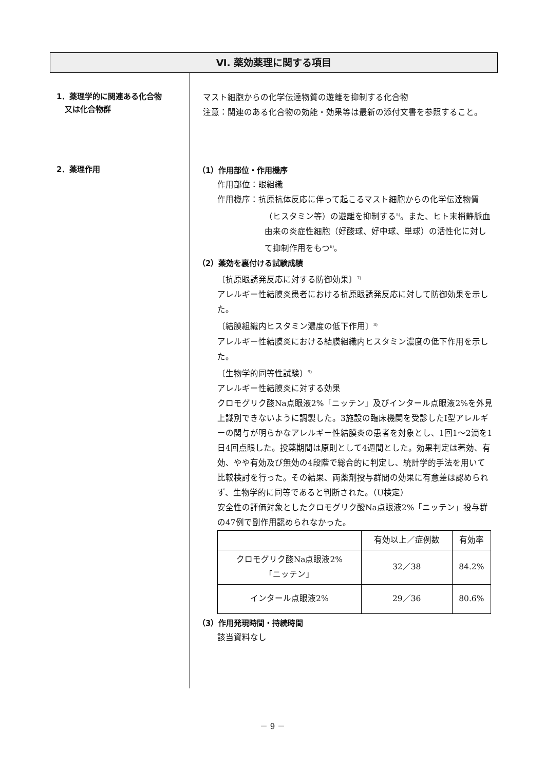Ⅵ. 薬効薬理に関する項目
1．薬理学的に関連ある化合物
又は化合物群
マスト細胞からの化学伝達物質の遊離を抑制する化合物
注意：関連のある化合物の効能・効果等は最新の添付文書を参照すること。
2．薬理作用
（1）作用部位・作用機序
作用部位：眼組織
作用機序：抗原抗体反応に伴って起こるマスト細胞からの化学伝達物質（ヒスタミン等）の遊離を抑制する<sup>5)</sup>。また、ヒト末梢静脈血由来の炎症性細胞（好酸球、好中球、単球）の活性化に対して抑制作用をもつ<sup>6)</sup>。
（2）薬効を裏付ける試験成績
〔抗原眼誘発反応に対する防御効果〕<sup>7)</sup>
アレルギー性結膜炎患者における抗原眼誘発反応に対して防御効果を示した。
〔結膜組織内ヒスタミン濃度の低下作用〕<sup>8)</sup>
アレルギー性結膜炎における結膜組織内ヒスタミン濃度の低下作用を示した。
〔生物学的同等性試験〕<sup>9)</sup>
アレルギー性結膜炎に対する効果
クロモグリク酸Na点眼液2%「ニッテン」及びインタール点眼液2%を外見上識別できないように調製した。3施設の臨床機関を受診したⅠ型アレルギーの関与が明らかなアレルギー性結膜炎の患者を対象とし、1回1〜2滴を1日4回点眼した。投薬期間は原則として4週間とした。効果判定は著効、有効、やや有効及び無効の4段階で総合的に判定し、統計学的手法を用いて比較検討を行った。その結果、両薬剤投与群間の効果に有意差は認められず、生物学的に同等であると判断された。（U検定）
安全性の評価対象としたクロモグリク酸Na点眼液2%「ニッテン」投与群の47例で副作用認められなかった。
| | 有効以上／症例数 | 有効率 |
| クロモグリク酸Na点眼液2% 「ニッテン」 | 32／38 | 84.2% |
| インタール点眼液2% | 29／36 | 80.6% |
（3）作用発現時間・持続時間
該当資料なし
－ 9 －